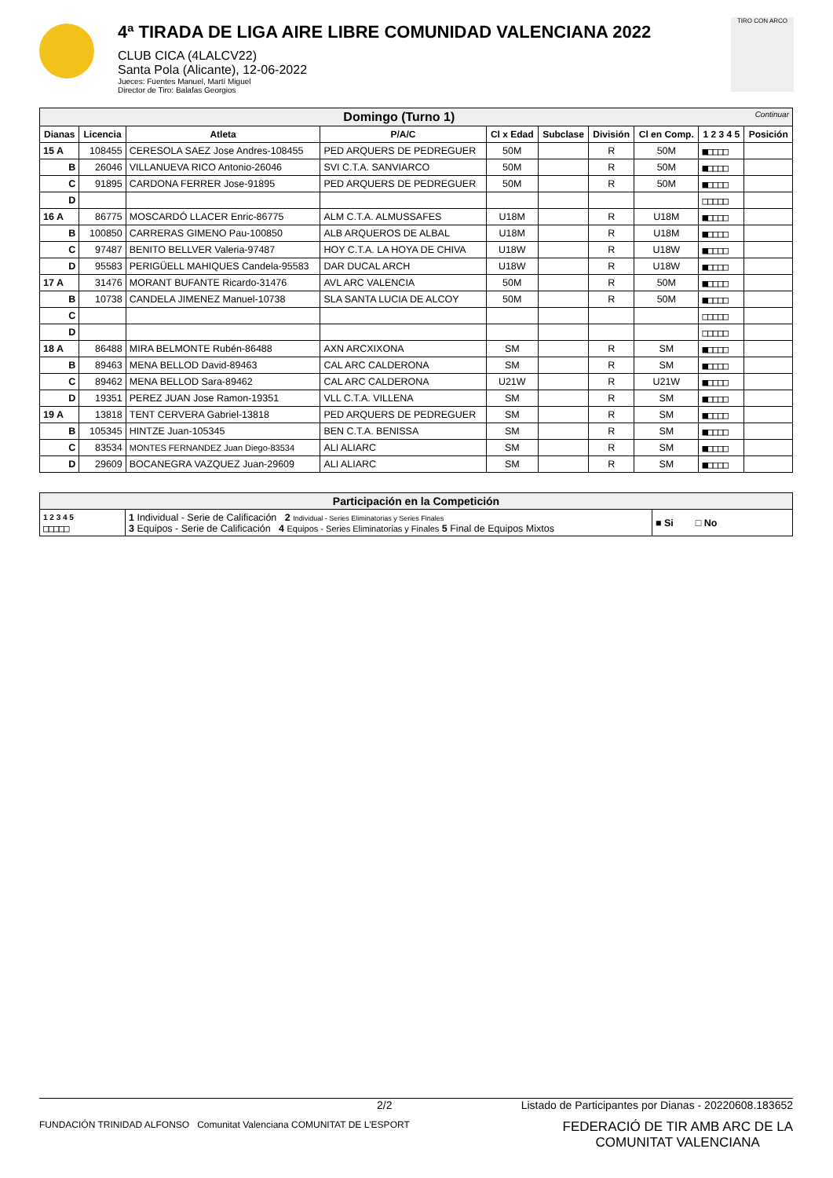4ª TIRADA DE LIGA AIRE LIBRE COMUNIDAD VALENCIANA 2022
CLUB CICA (4LALCV22)
Santa Pola (Alicante), 12-06-2022
Jueces: Fuentes Manuel, Martí Miguel
Director de Tiro: Balafas Georgios
TIRO CON ARCO
| Domingo (Turno 1) Continuar | | | | | | | | | |
| --- | --- | --- | --- | --- | --- | --- | --- | --- | --- |
| Dianas | Licencia | Atleta | P/A/C | Cl x Edad | Subclase | División | Cl en Comp. | 1 2 3 4 5 | Posición |
| 15 A | 108455 | CERESOLA SAEZ Jose Andres-108455 | PED ARQUERS DE PEDREGUER | 50M | | R | 50M | ■□□□□ | |
| B | 26046 | VILLANUEVA RICO Antonio-26046 | SVI C.T.A. SANVIARCO | 50M | | R | 50M | ■□□□□ | |
| C | 91895 | CARDONA FERRER Jose-91895 | PED ARQUERS DE PEDREGUER | 50M | | R | 50M | ■□□□□ | |
| D | | | | | | | | □□□□□ | |
| 16 A | 86775 | MOSCARDÓ LLACER Enric-86775 | ALM C.T.A. ALMUSSAFES | U18M | | R | U18M | ■□□□□ | |
| B | 100850 | CARRERAS GIMENO Pau-100850 | ALB ARQUEROS DE ALBAL | U18M | | R | U18M | ■□□□□ | |
| C | 97487 | BENITO BELLVER Valeria-97487 | HOY C.T.A. LA HOYA DE CHIVA | U18W | | R | U18W | ■□□□□ | |
| D | 95583 | PERIGÜELL MAHIQUES Candela-95583 | DAR DUCAL ARCH | U18W | | R | U18W | ■□□□□ | |
| 17 A | 31476 | MORANT BUFANTE Ricardo-31476 | AVL ARC VALENCIA | 50M | | R | 50M | ■□□□□ | |
| B | 10738 | CANDELA JIMENEZ Manuel-10738 | SLA SANTA LUCIA DE ALCOY | 50M | | R | 50M | ■□□□□ | |
| C | | | | | | | | □□□□□ | |
| D | | | | | | | | □□□□□ | |
| 18 A | 86488 | MIRA BELMONTE Rubén-86488 | AXN ARCXIXONA | SM | | R | SM | ■□□□□ | |
| B | 89463 | MENA BELLOD David-89463 | CAL ARC CALDERONA | SM | | R | SM | ■□□□□ | |
| C | 89462 | MENA BELLOD Sara-89462 | CAL ARC CALDERONA | U21W | | R | U21W | ■□□□□ | |
| D | 19351 | PEREZ JUAN Jose Ramon-19351 | VLL C.T.A. VILLENA | SM | | R | SM | ■□□□□ | |
| 19 A | 13818 | TENT CERVERA Gabriel-13818 | PED ARQUERS DE PEDREGUER | SM | | R | SM | ■□□□□ | |
| B | 105345 | HINTZE Juan-105345 | BEN C.T.A. BENISSA | SM | | R | SM | ■□□□□ | |
| C | 83534 | MONTES FERNANDEZ Juan Diego-83534 | ALI ALIARC | SM | | R | SM | ■□□□□ | |
| D | 29609 | BOCANEGRA VAZQUEZ Juan-29609 | ALI ALIARC | SM | | R | SM | ■□□□□ | |
| Participación en la Competición | | |
| --- | --- | --- |
| 1 2 3 4 5 □□□□□ | 1 Individual - Serie de Calificación 2 Individual - Series Eliminatorias y Series Finales 3 Equipos - Serie de Calificación 4 Equipos - Series Eliminatorias y Finales 5 Final de Equipos Mixtos | ■ Si □ No |
2/2 Listado de Participantes por Dianas - 20220608.183652
FUNDACIÓN TRINIDAD ALFONSO Comunitat Valenciana COMUNITAT DE L'ESPORT FEDERACIÓ DE TIR AMB ARC DE LA
COMUNITAT VALENCIANA